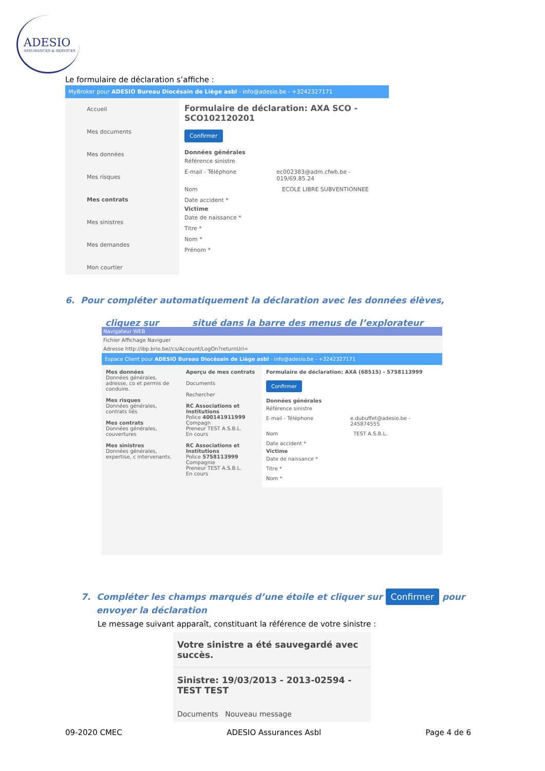ADESIO
ASSURANCES & SERVICES
Le formulaire de déclaration s’affiche :
MyBroker pour ADESIO Bureau Diocésain de Liège asbl - info@adesio.be - +3242327171
Accueil
Mes documents
Mes données
Mes risques
Mes contrats
Mes sinistres
Mes demandes
Mon courtier
Formulaire de déclaration: AXA SCO - SCO102120201
Confirmer
Données générales
Référence sinistre
E-mail - Téléphone ec002383@adm.cfwb.be - 019/69.85.24
Nom ECOLE LIBRE SUBVENTIONNEE
Date accident *
Victime
Date de naissance *
Titre *
Nom *
Prénom *
6. Pour compléter automatiquement la déclaration avec les données élèves,
cliquez sur situé dans la barre des menus de l’explorateur
Navigateur WEB
Fichier Affichage Naviguer
Adresse http://ibp.brio.be//cs/Account/LogOn?returnUrl=
Espace Client pour ADESIO Bureau Diocésain de Liège asbl - info@adesio.be - +3242327171
Mes données
Données générales, adresse, co et permis de conduire.
Mes risques
Données générales, contrats liés
Mes contrats
Données générales, couvertures
Mes sinistres
Données générales, expertise, c intervenants.
Aperçu de mes contrats
Documents
Rechercher
RC Associations et Institutions
Police 400141911999 Compagn
Preneur TEST A.S.B.L.
En cours
RC Associations et Institutions
Police 5758113999 Compagnie
Preneur TEST A.S.B.L.
En cours
Formulaire de déclaration: AXA (68515) - 5758113999
Confirmer
Données générales
Référence sinistre
E-mail - Téléphone e.dubuffet@adesio.be - 245874555
Nom TEST A.S.B.L.
Date accident *
Victime
Date de naissance *
Titre *
Nom *
7. Compléter les champs marqués d’une étoile et cliquer sur Confirmer pour
envoyer la déclaration
Le message suivant apparaît, constituant la référence de votre sinistre :
Votre sinistre a été sauvegardé avec succès.
Sinistre: 19/03/2013 - 2013-02594 - TEST TEST
Documents Nouveau message
09-2020 CMEC ADESIO Assurances Asbl Page 4 de 6